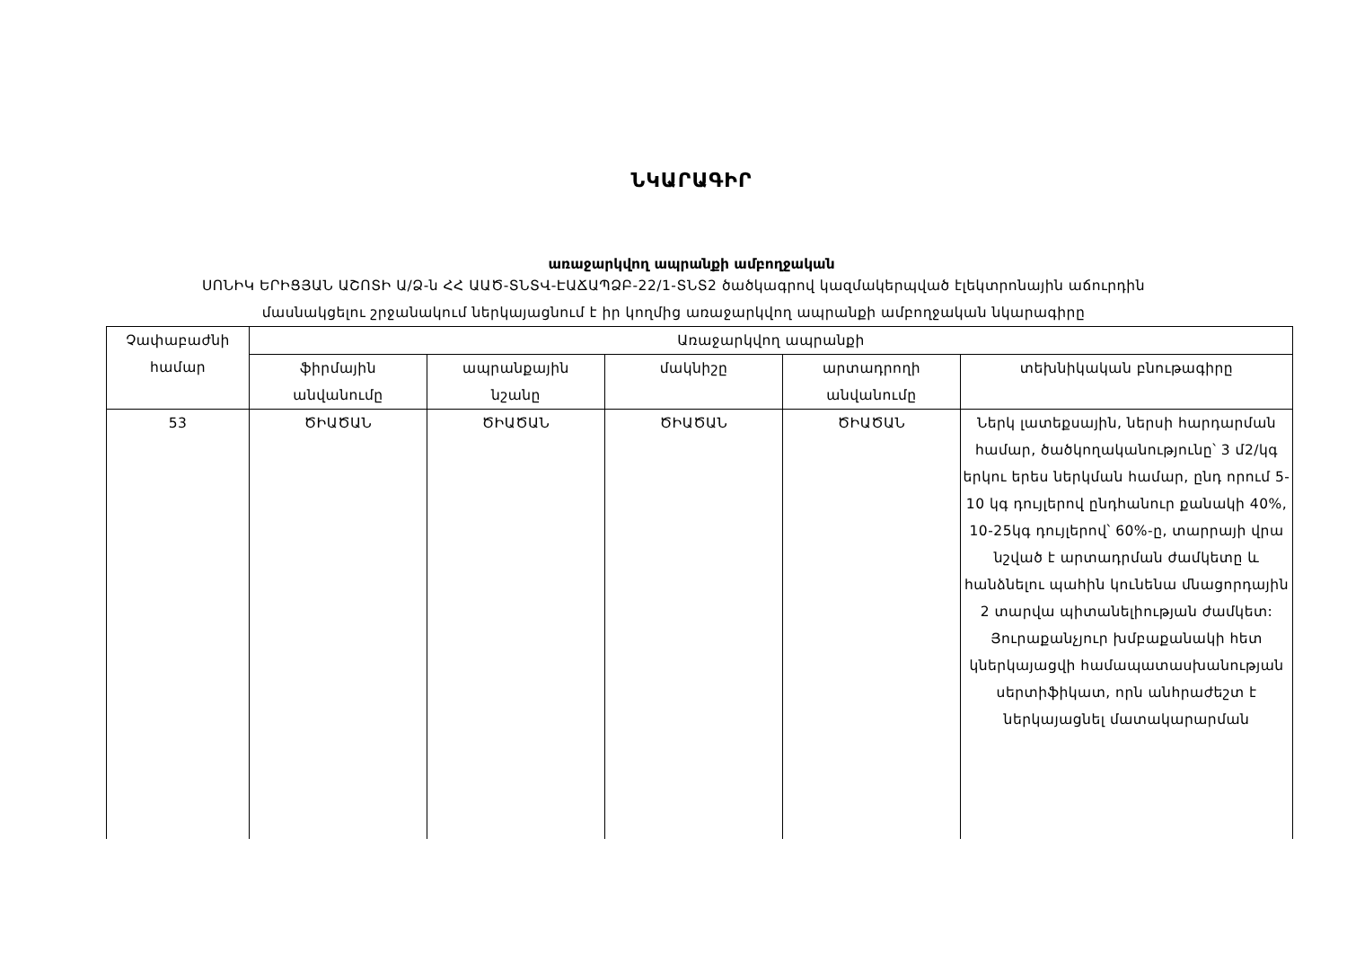ՆԿԱՐԱԳԻՐ
առաջարկվող ապրանքի ամբողջական
ՍՈՆԻԿ ԵՐԻՑՅԱՆ ԱՇՈՏԻ Ա/Ձ-ն ՀՀ ԱԱԾ-ՏՆՏՎ-ԷԱՃԱՊՁԲ-22/1-ՏՆՏ2 ծածկագրով կազմակերպված էլեկտրոնային աճուրդին
մասնակցելու շրջանակում ներկայացնում է իր կողմից առաջարկվող ապրանքի ամբողջական նկարագիրը
| Չափաբաժնի համար | Առաջարկվող ապրանքի | | | | |
| --- | --- | --- | --- | --- | --- |
| | ֆիրմային անվանումը | ապրանքային նշանը | մակնիշը | արտադրողի անվանումը | տեխնիկական բնութագիրը |
| 53 | ԾԻԱԾԱՆ | ԾԻԱԾԱՆ | ԾԻԱԾԱՆ | ԾԻԱԾԱՆ | Ներկ լատեքսային, ներսի հարդարման համար, ծածկողականությունը՝ 3 մ2/կգ երկու երես ներկման համար, ընդ որում 5-10 կգ դույլերով ընդհանուր քանակի 40%, 10-25կգ դույլերով՝ 60%-ը, տարրայի վրա նշված է արտադրման ժամկետը և հանձնելու պահին կունենա մնացորդային 2 տարվա պիտանելիության ժամկետ: Յուրաքանչյուր խմբաքանակի հետ կներկայացվի համապատասխանության սերտիֆիկատ, որն անհրաժեշտ է ներկայացնել մատակարարման |